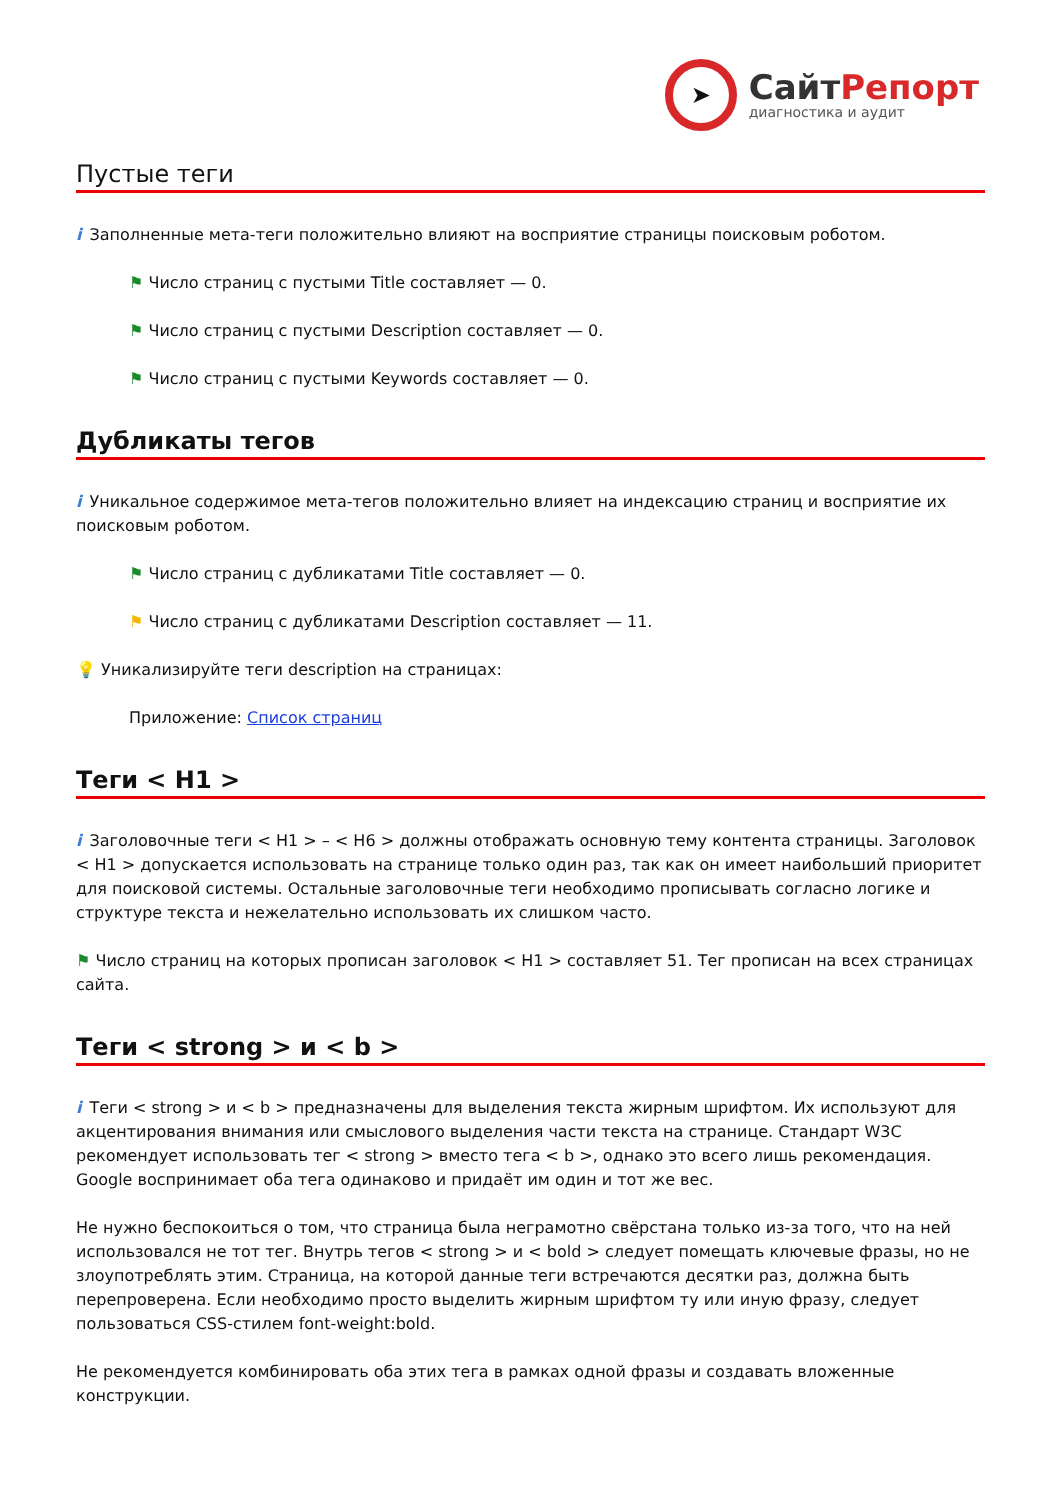➤
СайтРепорт
диагностика и аудит
Пустые теги
i Заполненные мета-теги положительно влияют на восприятие страницы поисковым роботом.
⚑ Число страниц с пустыми Title составляет — 0.
⚑ Число страниц с пустыми Description составляет — 0.
⚑ Число страниц с пустыми Keywords составляет — 0.
Дубликаты тегов
i Уникальное содержимое мета-тегов положительно влияет на индексацию страниц и восприятие их поисковым роботом.
⚑ Число страниц с дубликатами Title составляет — 0.
⚑ Число страниц с дубликатами Description составляет — 11.
💡 Уникализируйте теги description на страницах:
Приложение: Список страниц
Теги < H1 >
i Заголовочные теги < H1 > – < H6 > должны отображать основную тему контента страницы. Заголовок < H1 > допускается использовать на странице только один раз, так как он имеет наибольший приоритет для поисковой системы. Остальные заголовочные теги необходимо прописывать согласно логике и структуре текста и нежелательно использовать их слишком часто.
⚑ Число страниц на которых прописан заголовок < H1 > составляет 51. Тег прописан на всех страницах сайта.
Теги < strong > и < b >
i Теги < strong > и < b > предназначены для выделения текста жирным шрифтом. Их используют для акцентирования внимания или смыслового выделения части текста на странице. Стандарт W3C рекомендует использовать тег < strong > вместо тега < b >, однако это всего лишь рекомендация. Google воспринимает оба тега одинаково и придаёт им один и тот же вес.
Не нужно беспокоиться о том, что страница была неграмотно свёрстана только из-за того, что на ней использовался не тот тег. Внутрь тегов < strong > и < bold > следует помещать ключевые фразы, но не злоупотреблять этим. Страница, на которой данные теги встречаются десятки раз, должна быть перепроверена. Если необходимо просто выделить жирным шрифтом ту или иную фразу, следует пользоваться CSS-стилем font-weight:bold.
Не рекомендуется комбинировать оба этих тега в рамках одной фразы и создавать вложенные конструкции.